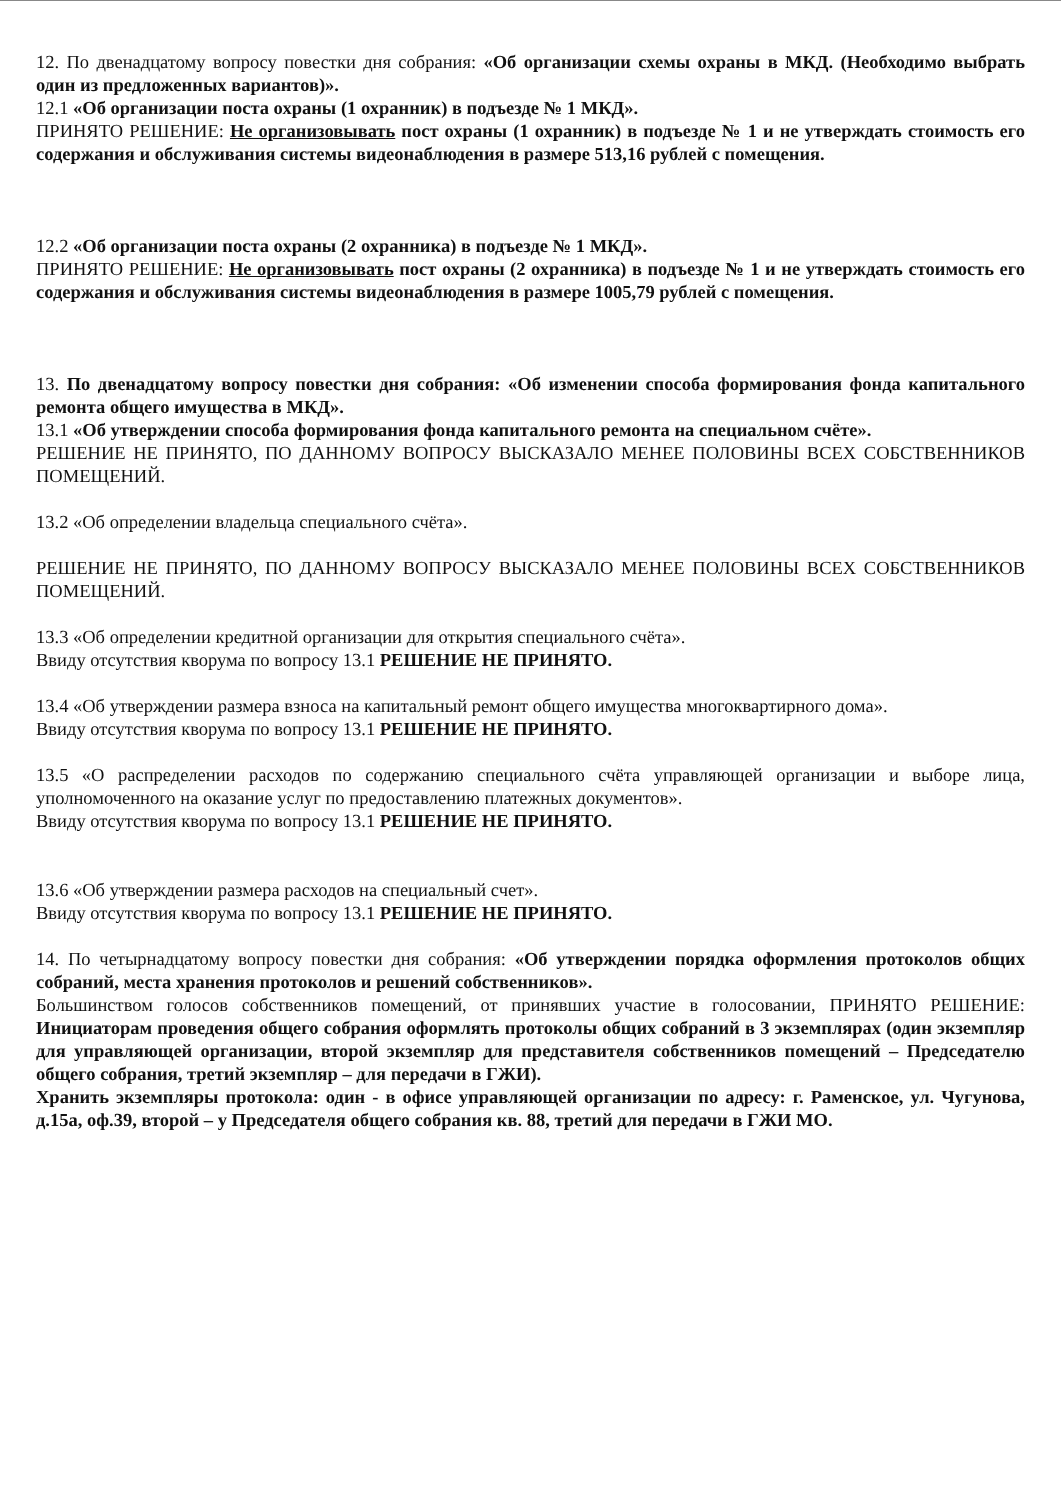12. По двенадцатому вопросу повестки дня собрания: «Об организации схемы охраны в МКД. (Необходимо выбрать один из предложенных вариантов)».
12.1 «Об организации поста охраны (1 охранник) в подъезде № 1 МКД».
ПРИНЯТО РЕШЕНИЕ: Не организовывать пост охраны (1 охранник) в подъезде № 1 и не утверждать стоимость его содержания и обслуживания системы видеонаблюдения в размере 513,16 рублей с помещения.
12.2 «Об организации поста охраны (2 охранника) в подъезде № 1 МКД».
ПРИНЯТО РЕШЕНИЕ: Не организовывать пост охраны (2 охранника) в подъезде № 1 и не утверждать стоимость его содержания и обслуживания системы видеонаблюдения в размере 1005,79 рублей с помещения.
13. По двенадцатому вопросу повестки дня собрания: «Об изменении способа формирования фонда капитального ремонта общего имущества в МКД».
13.1 «Об утверждении способа формирования фонда капитального ремонта на специальном счёте».
РЕШЕНИЕ НЕ ПРИНЯТО, ПО ДАННОМУ ВОПРОСУ ВЫСКАЗАЛО МЕНЕЕ ПОЛОВИНЫ ВСЕХ СОБСТВЕННИКОВ ПОМЕЩЕНИЙ.
13.2 «Об определении владельца специального счёта».
РЕШЕНИЕ НЕ ПРИНЯТО, ПО ДАННОМУ ВОПРОСУ ВЫСКАЗАЛО МЕНЕЕ ПОЛОВИНЫ ВСЕХ СОБСТВЕННИКОВ ПОМЕЩЕНИЙ.
13.3 «Об определении кредитной организации для открытия специального счёта».
Ввиду отсутствия кворума по вопросу 13.1 РЕШЕНИЕ НЕ ПРИНЯТО.
13.4 «Об утверждении размера взноса на капитальный ремонт общего имущества многоквартирного дома».
Ввиду отсутствия кворума по вопросу 13.1 РЕШЕНИЕ НЕ ПРИНЯТО.
13.5 «О распределении расходов по содержанию специального счёта управляющей организации и выборе лица, уполномоченного на оказание услуг по предоставлению платежных документов».
Ввиду отсутствия кворума по вопросу 13.1 РЕШЕНИЕ НЕ ПРИНЯТО.
13.6 «Об утверждении размера расходов на специальный счет».
Ввиду отсутствия кворума по вопросу 13.1 РЕШЕНИЕ НЕ ПРИНЯТО.
14. По четырнадцатому вопросу повестки дня собрания: «Об утверждении порядка оформления протоколов общих собраний, места хранения протоколов и решений собственников».
Большинством голосов собственников помещений, от принявших участие в голосовании, ПРИНЯТО РЕШЕНИЕ: Инициаторам проведения общего собрания оформлять протоколы общих собраний в 3 экземплярах (один экземпляр для управляющей организации, второй экземпляр для представителя собственников помещений – Председателю общего собрания, третий экземпляр – для передачи в ГЖИ).
Хранить экземпляры протокола: один - в офисе управляющей организации по адресу: г. Раменское, ул. Чугунова, д.15а, оф.39, второй – у Председателя общего собрания кв. 88, третий для передачи в ГЖИ МО.